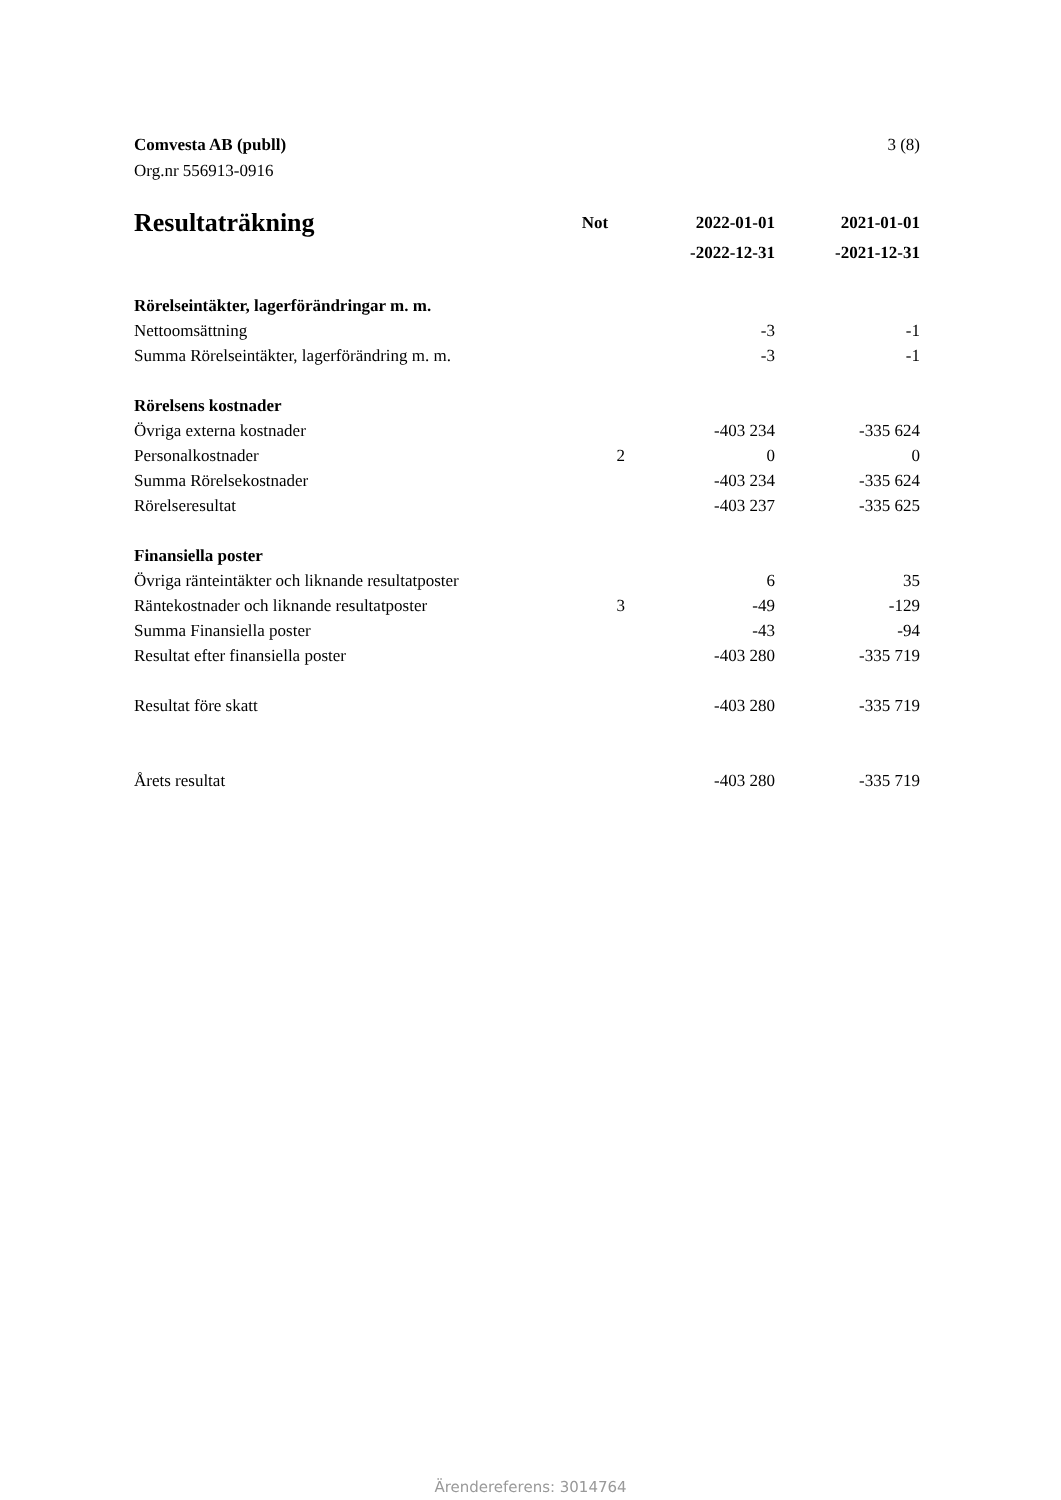3 (8) Comvesta AB (publl)
Org.nr 556913-0916
| Resultaträkning | Not | 2022-01-01 | 2021-01-01 |
| --- | --- | --- | --- |
| | | -2022-12-31 | -2021-12-31 |
| Rörelseintäkter, lagerförändringar m. m. | | | |
| Nettoomsättning | | -3 | -1 |
| Summa Rörelseintäkter, lagerförändring m. m. | | -3 | -1 |
| Rörelsens kostnader | | | |
| Övriga externa kostnader | | -403 234 | -335 624 |
| Personalkostnader | 2 | 0 | 0 |
| Summa Rörelsekostnader | | -403 234 | -335 624 |
| Rörelseresultat | | -403 237 | -335 625 |
| Finansiella poster | | | |
| Övriga ränteintäkter och liknande resultatposter | | 6 | 35 |
| Räntekostnader och liknande resultatposter | 3 | -49 | -129 |
| Summa Finansiella poster | | -43 | -94 |
| Resultat efter finansiella poster | | -403 280 | -335 719 |
| Resultat före skatt | | -403 280 | -335 719 |
| Årets resultat | | -403 280 | -335 719 |
Ärendereferens: 3014764